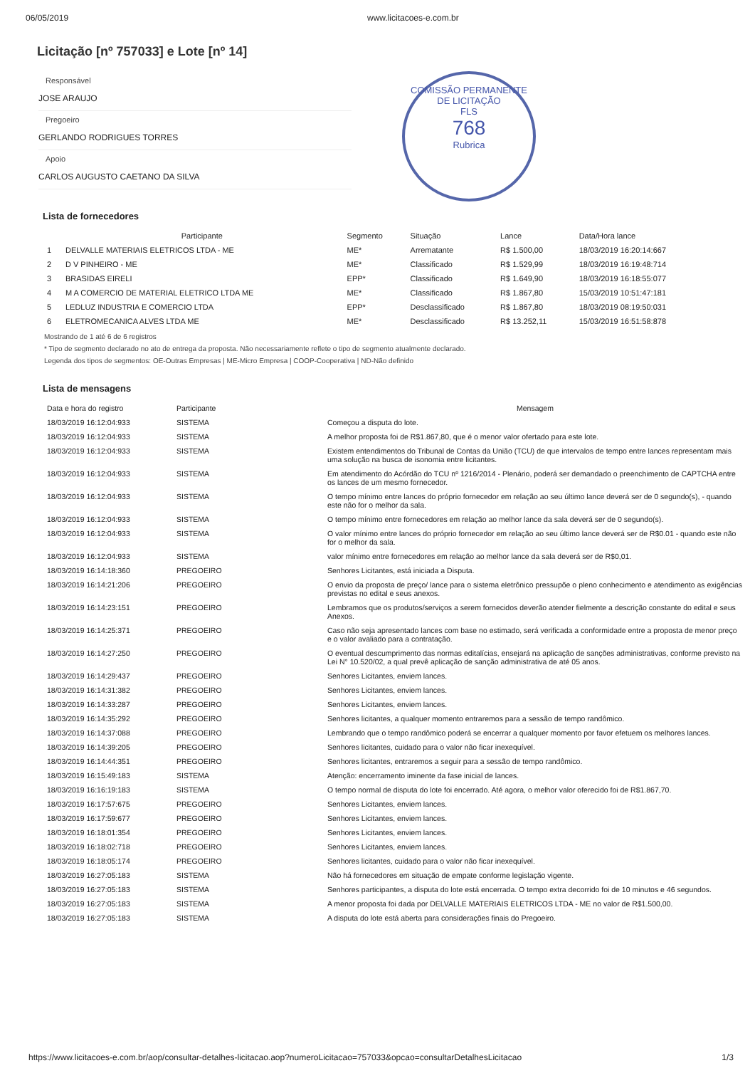06/05/2019 www.licitacoes-e.com.br
Licitação [nº 757033] e Lote [nº 14]
COMISSÃO PERMANENTE DE LICITAÇÃO
FLS
768
Rubrica
Responsável
JOSE ARAUJO
Pregoeiro
GERLANDO RODRIGUES TORRES
Apoio
CARLOS AUGUSTO CAETANO DA SILVA
Lista de fornecedores
| | Participante | Segmento | Situação | Lance | Data/Hora lance |
| --- | --- | --- | --- | --- | --- |
| 1 | DELVALLE MATERIAIS ELETRICOS LTDA - ME | ME* | Arrematante | R$ 1.500,00 | 18/03/2019 16:20:14:667 |
| 2 | D V PINHEIRO - ME | ME* | Classificado | R$ 1.529,99 | 18/03/2019 16:19:48:714 |
| 3 | BRASIDAS EIRELI | EPP* | Classificado | R$ 1.649,90 | 18/03/2019 16:18:55:077 |
| 4 | M A COMERCIO DE MATERIAL ELETRICO LTDA ME | ME* | Classificado | R$ 1.867,80 | 15/03/2019 10:51:47:181 |
| 5 | LEDLUZ INDUSTRIA E COMERCIO LTDA | EPP* | Desclassificado | R$ 1.867,80 | 18/03/2019 08:19:50:031 |
| 6 | ELETROMECANICA ALVES LTDA ME | ME* | Desclassificado | R$ 13.252,11 | 15/03/2019 16:51:58:878 |
Mostrando de 1 até 6 de 6 registros
* Tipo de segmento declarado no ato de entrega da proposta. Não necessariamente reflete o tipo de segmento atualmente declarado.
Legenda dos tipos de segmentos: OE-Outras Empresas | ME-Micro Empresa | COOP-Cooperativa | ND-Não definido
Lista de mensagens
| Data e hora do registro | Participante | Mensagem |
| --- | --- | --- |
| 18/03/2019 16:12:04:933 | SISTEMA | Começou a disputa do lote. |
| 18/03/2019 16:12:04:933 | SISTEMA | A melhor proposta foi de R$1.867,80, que é o menor valor ofertado para este lote. |
| 18/03/2019 16:12:04:933 | SISTEMA | Existem entendimentos do Tribunal de Contas da União (TCU) de que intervalos de tempo entre lances representam mais uma solução na busca de isonomia entre licitantes. |
| 18/03/2019 16:12:04:933 | SISTEMA | Em atendimento do Acórdão do TCU nº 1216/2014 - Plenário, poderá ser demandado o preenchimento de CAPTCHA entre os lances de um mesmo fornecedor. |
| 18/03/2019 16:12:04:933 | SISTEMA | O tempo mínimo entre lances do próprio fornecedor em relação ao seu último lance deverá ser de 0 segundo(s), - quando este não for o melhor da sala. |
| 18/03/2019 16:12:04:933 | SISTEMA | O tempo mínimo entre fornecedores em relação ao melhor lance da sala deverá ser de 0 segundo(s). |
| 18/03/2019 16:12:04:933 | SISTEMA | O valor mínimo entre lances do próprio fornecedor em relação ao seu último lance deverá ser de R$0.01 - quando este não for o melhor da sala. |
| 18/03/2019 16:12:04:933 | SISTEMA | valor mínimo entre fornecedores em relação ao melhor lance da sala deverá ser de R$0,01. |
| 18/03/2019 16:14:18:360 | PREGOEIRO | Senhores Licitantes, está iniciada a Disputa. |
| 18/03/2019 16:14:21:206 | PREGOEIRO | O envio da proposta de preço/ lance para o sistema eletrônico pressupõe o pleno conhecimento e atendimento as exigências previstas no edital e seus anexos. |
| 18/03/2019 16:14:23:151 | PREGOEIRO | Lembramos que os produtos/serviços a serem fornecidos deverão atender fielmente a descrição constante do edital e seus Anexos. |
| 18/03/2019 16:14:25:371 | PREGOEIRO | Caso não seja apresentado lances com base no estimado, será verificada a conformidade entre a proposta de menor preço e o valor avaliado para a contratação. |
| 18/03/2019 16:14:27:250 | PREGOEIRO | O eventual descumprimento das normas editalícias, ensejará na aplicação de sanções administrativas, conforme previsto na Lei N° 10.520/02, a qual prevê aplicação de sanção administrativa de até 05 anos. |
| 18/03/2019 16:14:29:437 | PREGOEIRO | Senhores Licitantes, enviem lances. |
| 18/03/2019 16:14:31:382 | PREGOEIRO | Senhores Licitantes, enviem lances. |
| 18/03/2019 16:14:33:287 | PREGOEIRO | Senhores Licitantes, enviem lances. |
| 18/03/2019 16:14:35:292 | PREGOEIRO | Senhores licitantes, a qualquer momento entraremos para a sessão de tempo randômico. |
| 18/03/2019 16:14:37:088 | PREGOEIRO | Lembrando que o tempo randômico poderá se encerrar a qualquer momento por favor efetuem os melhores lances. |
| 18/03/2019 16:14:39:205 | PREGOEIRO | Senhores licitantes, cuidado para o valor não ficar inexequível. |
| 18/03/2019 16:14:44:351 | PREGOEIRO | Senhores licitantes, entraremos a seguir para a sessão de tempo randômico. |
| 18/03/2019 16:15:49:183 | SISTEMA | Atenção: encerramento iminente da fase inicial de lances. |
| 18/03/2019 16:16:19:183 | SISTEMA | O tempo normal de disputa do lote foi encerrado. Até agora, o melhor valor oferecido foi de R$1.867,70. |
| 18/03/2019 16:17:57:675 | PREGOEIRO | Senhores Licitantes, enviem lances. |
| 18/03/2019 16:17:59:677 | PREGOEIRO | Senhores Licitantes, enviem lances. |
| 18/03/2019 16:18:01:354 | PREGOEIRO | Senhores Licitantes, enviem lances. |
| 18/03/2019 16:18:02:718 | PREGOEIRO | Senhores Licitantes, enviem lances. |
| 18/03/2019 16:18:05:174 | PREGOEIRO | Senhores licitantes, cuidado para o valor não ficar inexequível. |
| 18/03/2019 16:27:05:183 | SISTEMA | Não há fornecedores em situação de empate conforme legislação vigente. |
| 18/03/2019 16:27:05:183 | SISTEMA | Senhores participantes, a disputa do lote está encerrada. O tempo extra decorrido foi de 10 minutos e 46 segundos. |
| 18/03/2019 16:27:05:183 | SISTEMA | A menor proposta foi dada por DELVALLE MATERIAIS ELETRICOS LTDA - ME no valor de R$1.500,00. |
| 18/03/2019 16:27:05:183 | SISTEMA | A disputa do lote está aberta para considerações finais do Pregoeiro. |
https://www.licitacoes-e.com.br/aop/consultar-detalhes-licitacao.aop?numeroLicitacao=757033&opcao=consultarDetalhesLicitacao 1/3